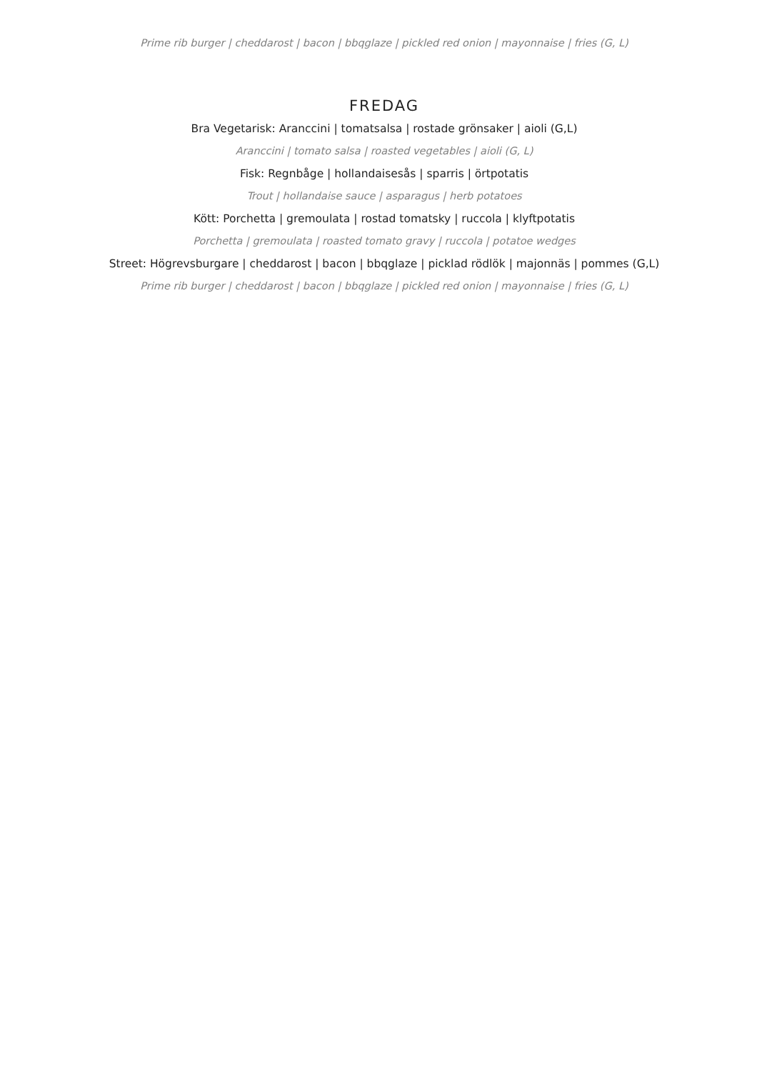Prime rib burger | cheddarost | bacon | bbqglaze | pickled red onion | mayonnaise | fries (G, L)
FREDAG
Bra Vegetarisk: Aranccini | tomatsalsa | rostade grönsaker | aioli (G,L)
Aranccini | tomato salsa | roasted vegetables | aioli (G, L)
Fisk: Regnbåge | hollandaisesås | sparris | örtpotatis
Trout | hollandaise sauce | asparagus | herb potatoes
Kött: Porchetta | gremoulata | rostad tomatsky | ruccola | klyftpotatis
Porchetta | gremoulata | roasted tomato gravy | ruccola | potatoe wedges
Street: Högrevsburgare | cheddarost | bacon | bbqglaze | picklad rödlök | majonnäs | pommes (G,L)
Prime rib burger | cheddarost | bacon | bbqglaze | pickled red onion | mayonnaise | fries (G, L)